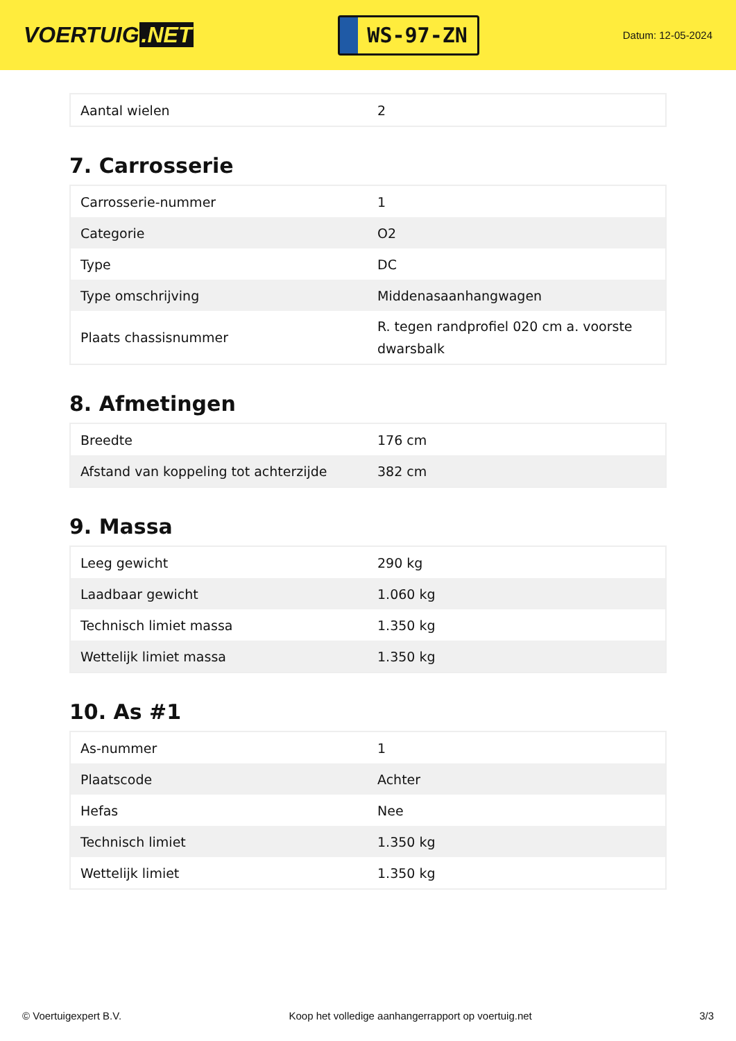VOERTUIG.NET
WS-97-ZN
Datum: 12-05-2024
| Aantal wielen | 2 |
7. Carrosserie
| Carrosserie-nummer | 1 |
| Categorie | O2 |
| Type | DC |
| Type omschrijving | Middenasaanhangwagen |
| Plaats chassisnummer | R. tegen randprofiel 020 cm a. voorste dwarsbalk |
8. Afmetingen
| Breedte | 176 cm |
| Afstand van koppeling tot achterzijde | 382 cm |
9. Massa
| Leeg gewicht | 290 kg |
| Laadbaar gewicht | 1.060 kg |
| Technisch limiet massa | 1.350 kg |
| Wettelijk limiet massa | 1.350 kg |
10. As #1
| As-nummer | 1 |
| Plaatscode | Achter |
| Hefas | Nee |
| Technisch limiet | 1.350 kg |
| Wettelijk limiet | 1.350 kg |
© Voertuigexpert B.V. Koop het volledige aanhangerrapport op voertuig.net 3/3